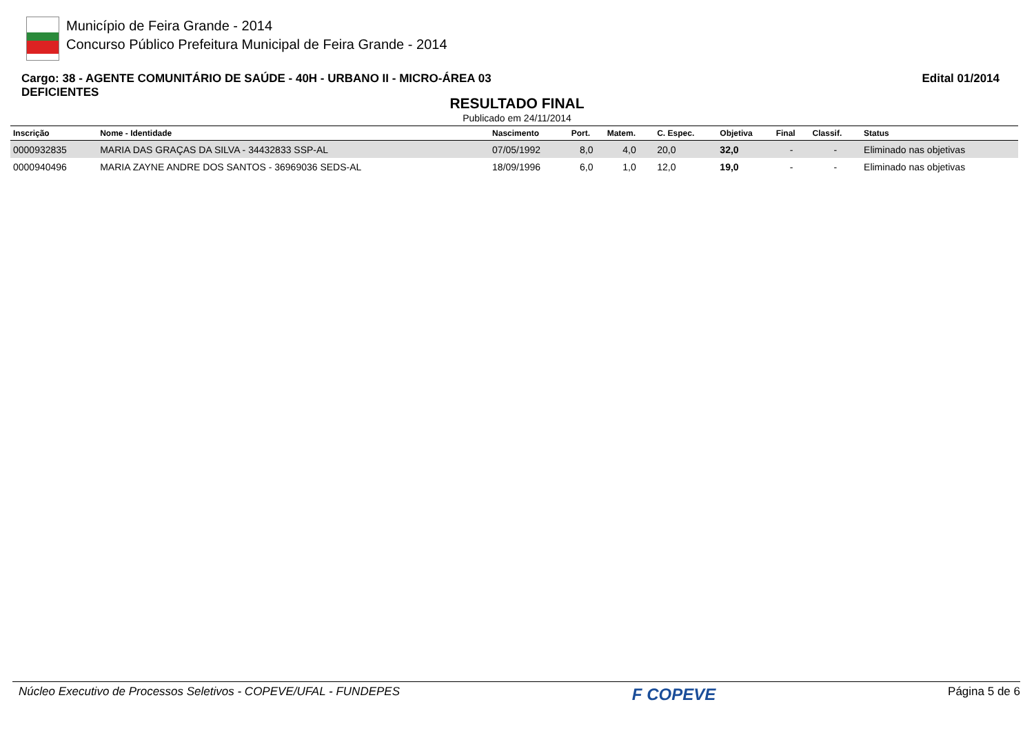Município de Feira Grande - 2014
Concurso Público Prefeitura Municipal de Feira Grande - 2014
Cargo: 38 - AGENTE COMUNITÁRIO DE SAÚDE - 40H - URBANO II - MICRO-ÁREA 03
DEFICIENTES
Edital 01/2014
RESULTADO FINAL
Publicado em 24/11/2014
| Inscrição | Nome - Identidade | Nascimento | Port. | Matem. | C. Espec. | Objetiva | Final | Classif. | Status |
| --- | --- | --- | --- | --- | --- | --- | --- | --- | --- |
| 0000932835 | MARIA DAS GRAÇAS DA SILVA - 34432833 SSP-AL | 07/05/1992 | 8,0 | 4,0 | 20,0 | 32,0 | - | - | Eliminado nas objetivas |
| 0000940496 | MARIA ZAYNE ANDRE DOS SANTOS - 36969036 SEDS-AL | 18/09/1996 | 6,0 | 1,0 | 12,0 | 19,0 | - | - | Eliminado nas objetivas |
Núcleo Executivo de Processos Seletivos - COPEVE/UFAL - FUNDEPES F COPEVE Página 5 de 6